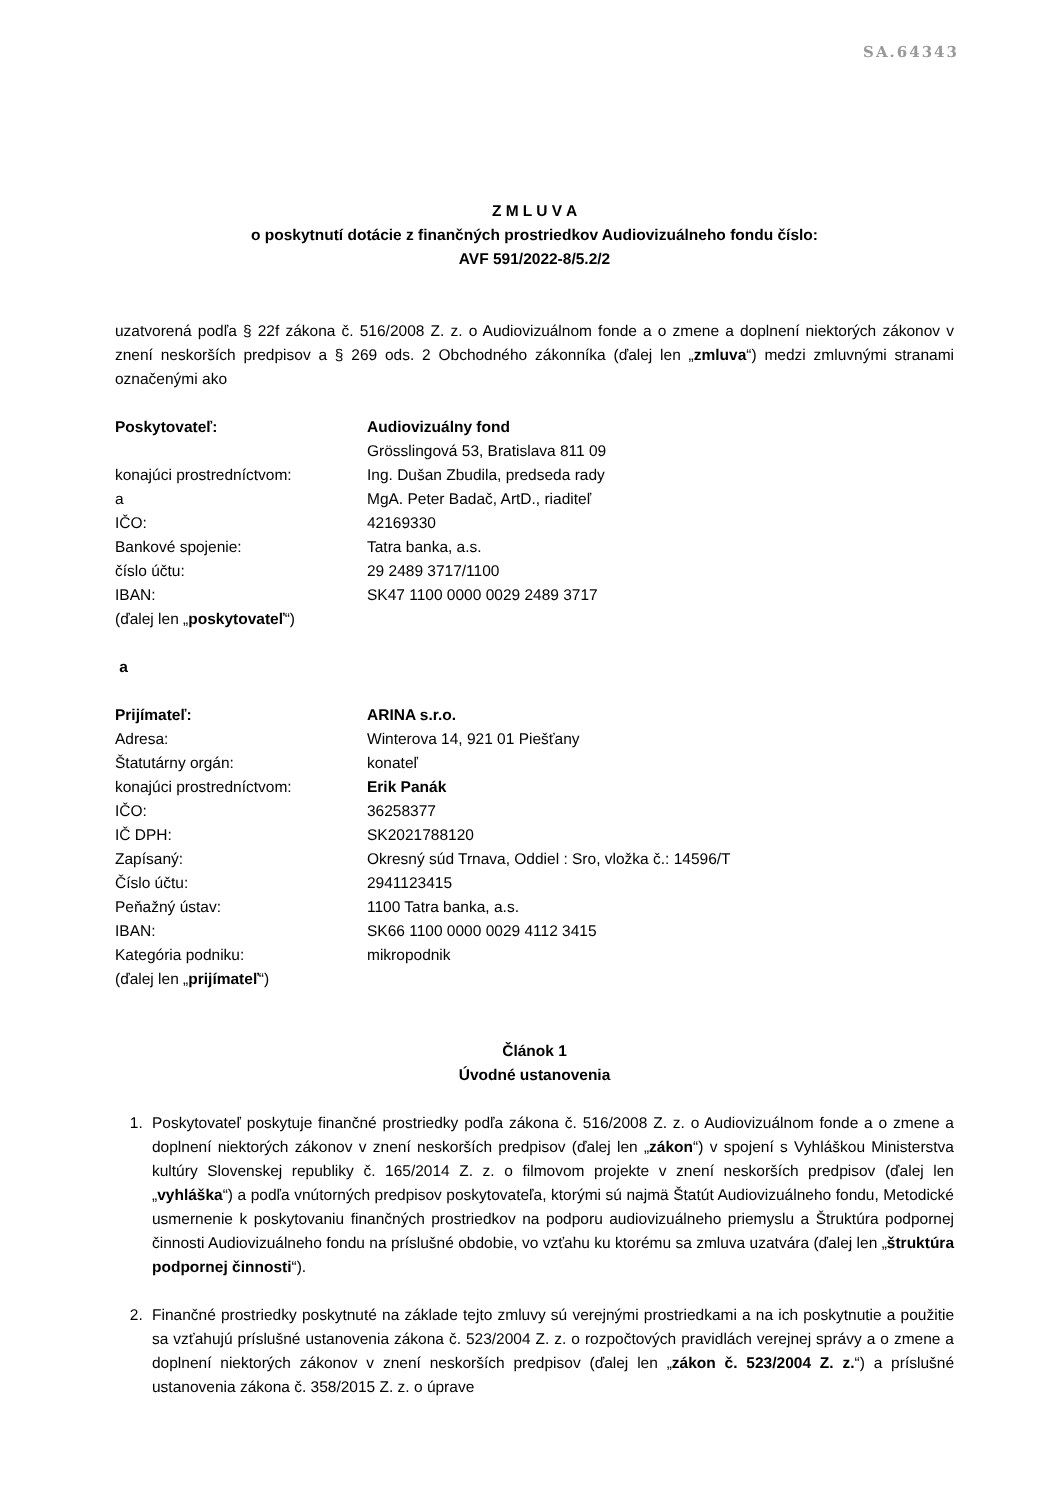SA.64343
Z M L U V A
o poskytnutí dotácie z finančných prostriedkov Audiovizuálneho fondu číslo:
AVF 591/2022-8/5.2/2
uzatvorená podľa § 22f zákona č. 516/2008 Z. z. o Audiovizuálnom fonde a o zmene a doplnení niektorých zákonov v znení neskorších predpisov a § 269 ods. 2 Obchodného zákonníka (ďalej len „zmluva“) medzi zmluvnými stranami označenými ako
| Poskytovateľ: | Audiovizuálny fond |
| | Grösslingová 53, Bratislava 811 09 |
| konajúci prostredníctvom: | Ing. Dušan Zbudila, predseda rady |
| a | MgA. Peter Badač, ArtD., riaditeľ |
| IČO: | 42169330 |
| Bankové spojenie: | Tatra banka, a.s. |
| číslo účtu: | 29 2489 3717/1100 |
| IBAN: | SK47 1100 0000 0029 2489 3717 |
| (ďalej len „ poskytovateľ “) | |
a
| Prijímateľ: | ARINA s.r.o. |
| Adresa: | Winterova 14, 921 01 Piešťany |
| Štatutárny orgán: | konateľ |
| konajúci prostredníctvom: | Erik Panák |
| IČO: | 36258377 |
| IČ DPH: | SK2021788120 |
| Zapísaný: | Okresný súd Trnava, Oddiel : Sro, vložka č.: 14596/T |
| Číslo účtu: | 2941123415 |
| Peňažný ústav: | 1100 Tatra banka, a.s. |
| IBAN: | SK66 1100 0000 0029 4112 3415 |
| Kategória podniku: | mikropodnik |
| (ďalej len „ prijímateľ “) | |
Článok 1
Úvodné ustanovenia
1. Poskytovateľ poskytuje finančné prostriedky podľa zákona č. 516/2008 Z. z. o Audiovizuálnom fonde a o zmene a doplnení niektorých zákonov v znení neskorších predpisov (ďalej len „zákon“) v spojení s Vyhláškou Ministerstva kultúry Slovenskej republiky č. 165/2014 Z. z. o filmovom projekte v znení neskorších predpisov (ďalej len „vyhláška“) a podľa vnútorných predpisov poskytovateľa, ktorými sú najmä Štatút Audiovizuálneho fondu, Metodické usmernenie k poskytovaniu finančných prostriedkov na podporu audiovizuálneho priemyslu a Štruktúra podpornej činnosti Audiovizuálneho fondu na príslušné obdobie, vo vzťahu ku ktorému sa zmluva uzatvára (ďalej len „štruktúra podpornej činnosti“).
2. Finančné prostriedky poskytnuté na základe tejto zmluvy sú verejnými prostriedkami a na ich poskytnutie a použitie sa vzťahujú príslušné ustanovenia zákona č. 523/2004 Z. z. o rozpočtových pravidlách verejnej správy a o zmene a doplnení niektorých zákonov v znení neskorších predpisov (ďalej len „zákon č. 523/2004 Z. z.“) a príslušné ustanovenia zákona č. 358/2015 Z. z. o úprave